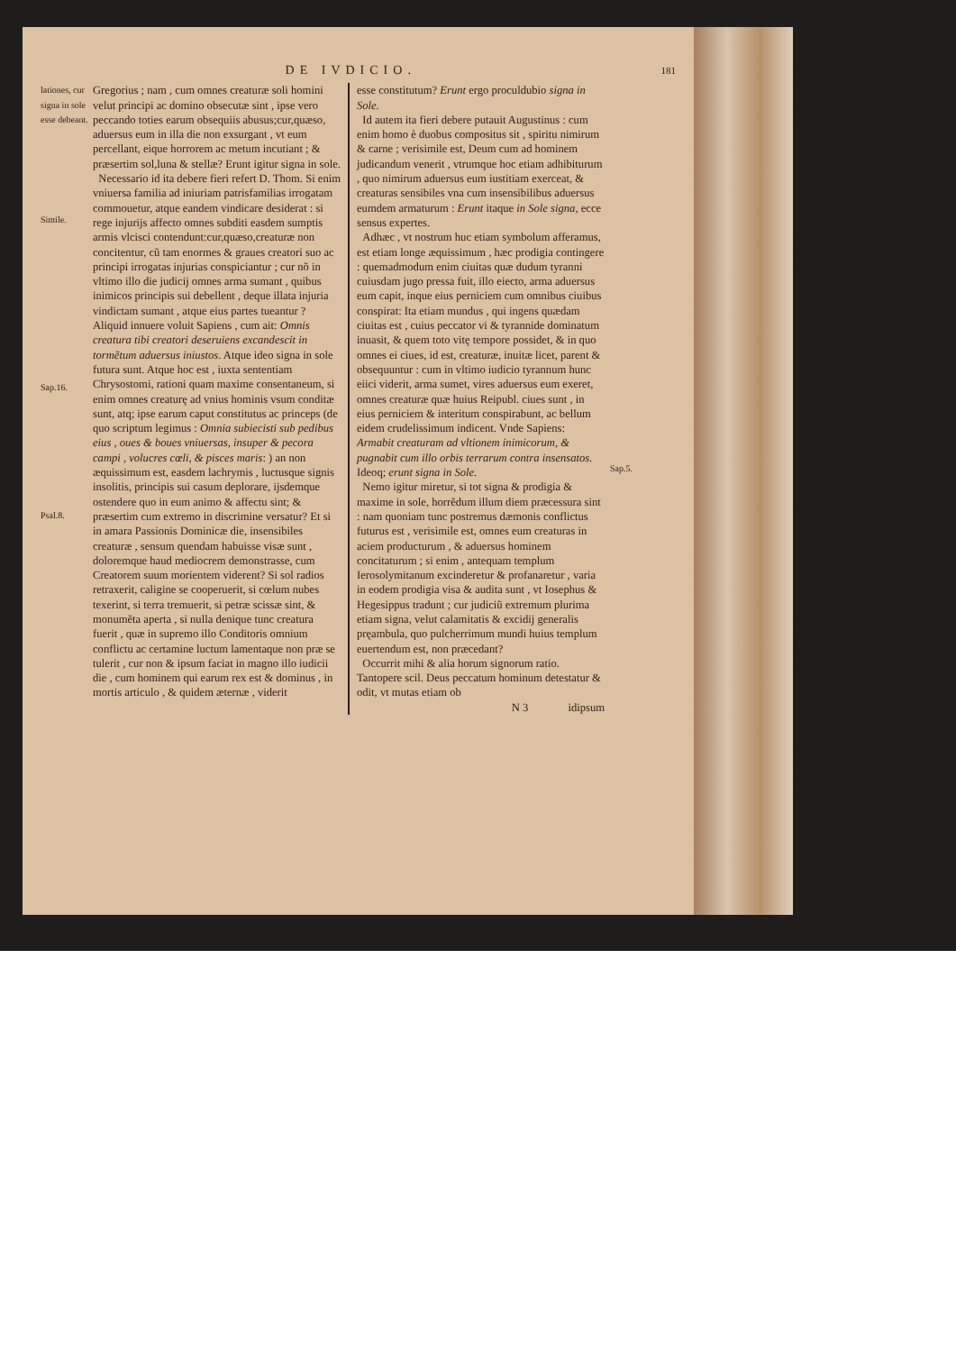DE IVDICIO. 181
lationes, cur signa in sole esse debeant.
Simile.
Sap.16.
Psal.8.
Gregorius ; nam , cum omnes creaturæ soli homini velut principi ac domino obsecutæ sint , ipse vero peccando toties earum obsequiis abusus;cur,quæso, aduersus eum in illa die non exsurgant , vt eum percellant, eique horrorem ac metum incutiant ; & præsertim sol,luna & stellæ? Erunt igitur signa in sole.
Necessario id ita debere fieri refert D. Thom. Si enim vniuersa familia ad iniuriam patrisfamilias irrogatam commouetur, atque eandem vindicare desiderat : si rege injurijs affecto omnes subditi easdem sumptis armis vlcisci contendunt:cur,quæso,creaturæ non concitentur, cũ tam enormes & graues creatori suo ac principi irrogatas injurias conspiciantur ; cur nõ in vltimo illo die judicij omnes arma sumant , quibus inimicos principis sui debellent , deque illata injuria vindictam sumant , atque eius partes tueantur ? Aliquid innuere voluit Sapiens , cum ait: Omnis creatura tibi creatori deseruiens excandescit in tormẽtum aduersus iniustos. Atque ideo signa in sole futura sunt. Atque hoc est , iuxta sententiam Chrysostomi, rationi quam maxime consentaneum, si enim omnes creaturę ad vnius hominis vsum conditæ sunt, atq; ipse earum caput constitutus ac princeps (de quo scriptum legimus : Omnia subiecisti sub pedibus eius , oues & boues vniuersas, insuper & pecora campi , volucres cœli, & pisces maris: ) an non æquissimum est, easdem lachrymis , luctusque signis insolitis, principis sui casum deplorare, ijsdemque ostendere quo in eum animo & affectu sint; & præsertim cum extremo in discrimine versatur? Et si in amara Passionis Dominicæ die, insensibiles creaturæ , sensum quendam habuisse visæ sunt , doloremque haud mediocrem demonstrasse, cum Creatorem suum morientem viderent? Si sol radios retraxerit, caligine se cooperuerit, si cœlum nubes texerint, si terra tremuerit, si petræ scissæ sint, & monumẽta aperta , si nulla denique tunc creatura fuerit , quæ in supremo illo Conditoris omnium conflictu ac certamine luctum lamentaque non præ se tulerit , cur non & ipsum faciat in magno illo iudicii die , cum hominem qui earum rex est & dominus , in mortis articulo , & quidem æternæ , viderit
esse constitutum? Erunt ergo proculdubio signa in Sole.
Id autem ita fieri debere putauit Augustinus : cum enim homo è duobus compositus sit , spiritu nimirum & carne ; verisimile est, Deum cum ad hominem judicandum venerit , vtrumque hoc etiam adhibiturum , quo nimirum aduersus eum iustitiam exerceat, & creaturas sensibiles vna cum insensibilibus aduersus eumdem armaturum : Erunt itaque in Sole signa, ecce sensus expertes.
Adhæc , vt nostrum huc etiam symbolum afferamus, est etiam longe æquissimum , hæc prodigia contingere : quemadmodum enim ciuitas quæ dudum tyranni cuiusdam jugo pressa fuit, illo eiecto, arma aduersus eum capit, inque eius perniciem cum omnibus ciuibus conspirat: Ita etiam mundus , qui ingens quædam ciuitas est , cuius peccator vi & tyrannide dominatum inuasit, & quem toto vitę tempore possidet, & in quo omnes ei ciues, id est, creaturæ, inuitæ licet, parent & obsequuntur : cum in vltimo iudicio tyrannum hunc eiici viderit, arma sumet, vires aduersus eum exeret, omnes creaturæ quæ huius Reipubl. ciues sunt , in eius perniciem & interitum conspirabunt, ac bellum eidem crudelissimum indicent. Vnde Sapiens: Armabit creaturam ad vltionem inimicorum, & pugnabit cum illo orbis terrarum contra insensatos. Ideoq; erunt signa in Sole.
Nemo igitur miretur, si tot signa & prodigia & maxime in sole, horrẽdum illum diem præcessura sint : nam quoniam tunc postremus dæmonis conflictus futurus est , verisimile est, omnes eum creaturas in aciem producturum , & aduersus hominem concitaturum ; si enim , antequam templum Ierosolymitanum excinderetur & profanaretur , varia in eodem prodigia visa & audita sunt , vt Iosephus & Hegesippus tradunt ; cur judiciũ extremum plurima etiam signa, velut calamitatis & excidij generalis pręambula, quo pulcherrimum mundi huius templum euertendum est, non præcedant?
Occurrit mihi & alia horum signorum ratio. Tantopere scil. Deus peccatum hominum detestatur & odit, vt mutas etiam ob
N 3 idipsum
Sap.5.